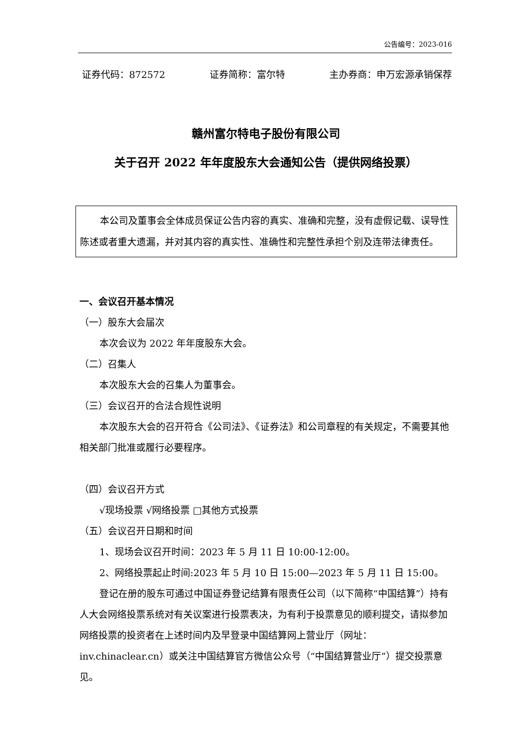公告编号：2023-016
证券代码：872572 证券简称：富尔特 主办券商：申万宏源承销保荐
赣州富尔特电子股份有限公司
关于召开 2022 年年度股东大会通知公告（提供网络投票）
本公司及董事会全体成员保证公告内容的真实、准确和完整，没有虚假记载、误导性陈述或者重大遗漏，并对其内容的真实性、准确性和完整性承担个别及连带法律责任。
一、会议召开基本情况
（一）股东大会届次
本次会议为 2022 年年度股东大会。
（二）召集人
本次股东大会的召集人为董事会。
（三）会议召开的合法合规性说明
本次股东大会的召开符合《公司法》、《证券法》和公司章程的有关规定，不需要其他相关部门批准或履行必要程序。
（四）会议召开方式
√现场投票 √网络投票 □其他方式投票
（五）会议召开日期和时间
1、现场会议召开时间：2023 年 5 月 11 日 10:00-12:00。
2、网络投票起止时间:2023 年 5 月 10 日 15:00—2023 年 5 月 11 日 15:00。
登记在册的股东可通过中国证券登记结算有限责任公司（以下简称“中国结算”）持有人大会网络投票系统对有关议案进行投票表决，为有利于投票意见的顺利提交，请拟参加网络投票的投资者在上述时间内及早登录中国结算网上营业厅（网址：inv.chinaclear.cn）或关注中国结算官方微信公众号（“中国结算营业厅”）提交投票意见。